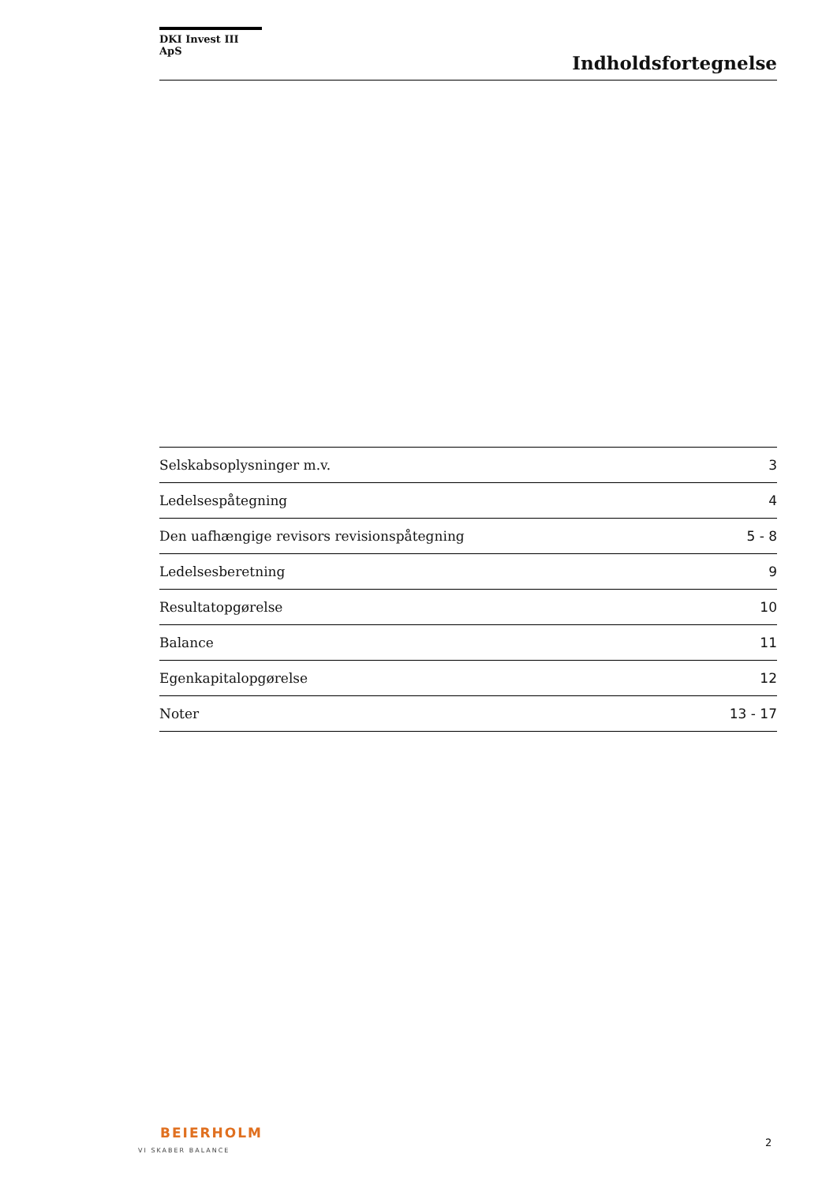DKI Invest III ApS
Indholdsfortegnelse
| Selskabsoplysninger m.v. | 3 |
| Ledelsespåtegning | 4 |
| Den uafhængige revisors revisionspåtegning | 5 - 8 |
| Ledelsesberetning | 9 |
| Resultatopgørelse | 10 |
| Balance | 11 |
| Egenkapitalopgørelse | 12 |
| Noter | 13 - 17 |
BEIERHOLM
VI SKABER BALANCE
2